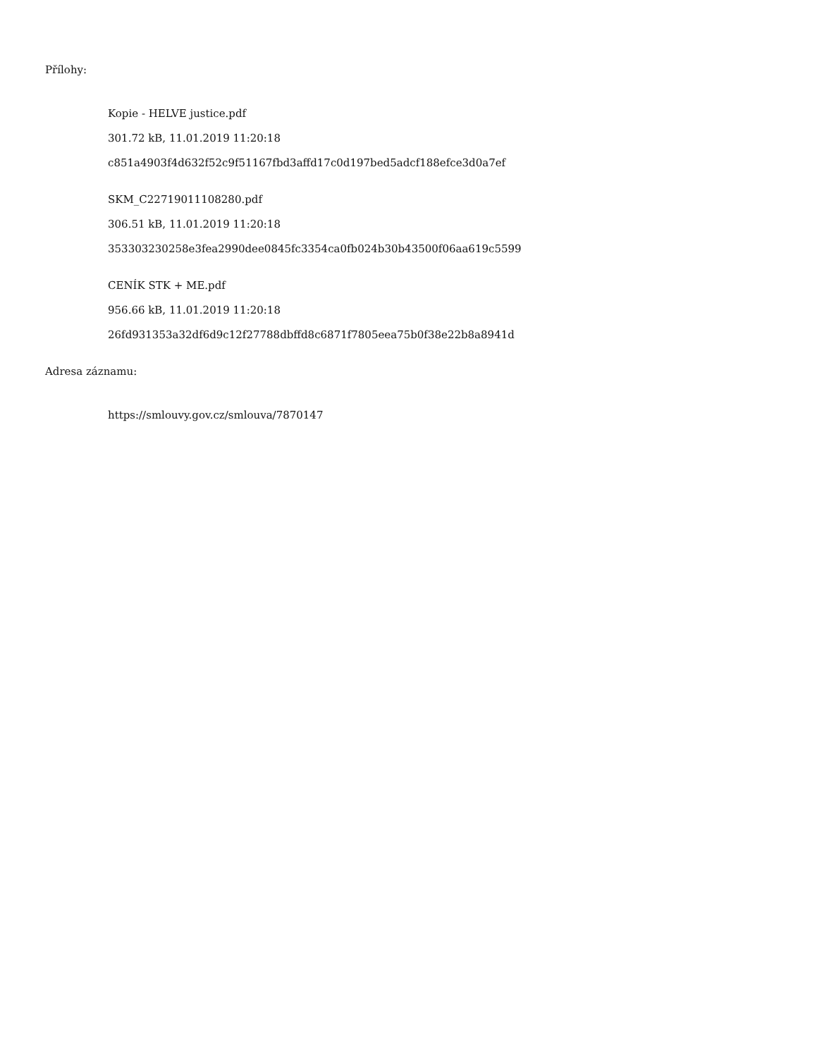Přílohy:
Kopie - HELVE justice.pdf
301.72 kB, 11.01.2019 11:20:18
c851a4903f4d632f52c9f51167fbd3affd17c0d197bed5adcf188efce3d0a7ef
SKM_C22719011108280.pdf
306.51 kB, 11.01.2019 11:20:18
353303230258e3fea2990dee0845fc3354ca0fb024b30b43500f06aa619c5599
CENÍK STK + ME.pdf
956.66 kB, 11.01.2019 11:20:18
26fd931353a32df6d9c12f27788dbffd8c6871f7805eea75b0f38e22b8a8941d
Adresa záznamu:
https://smlouvy.gov.cz/smlouva/7870147